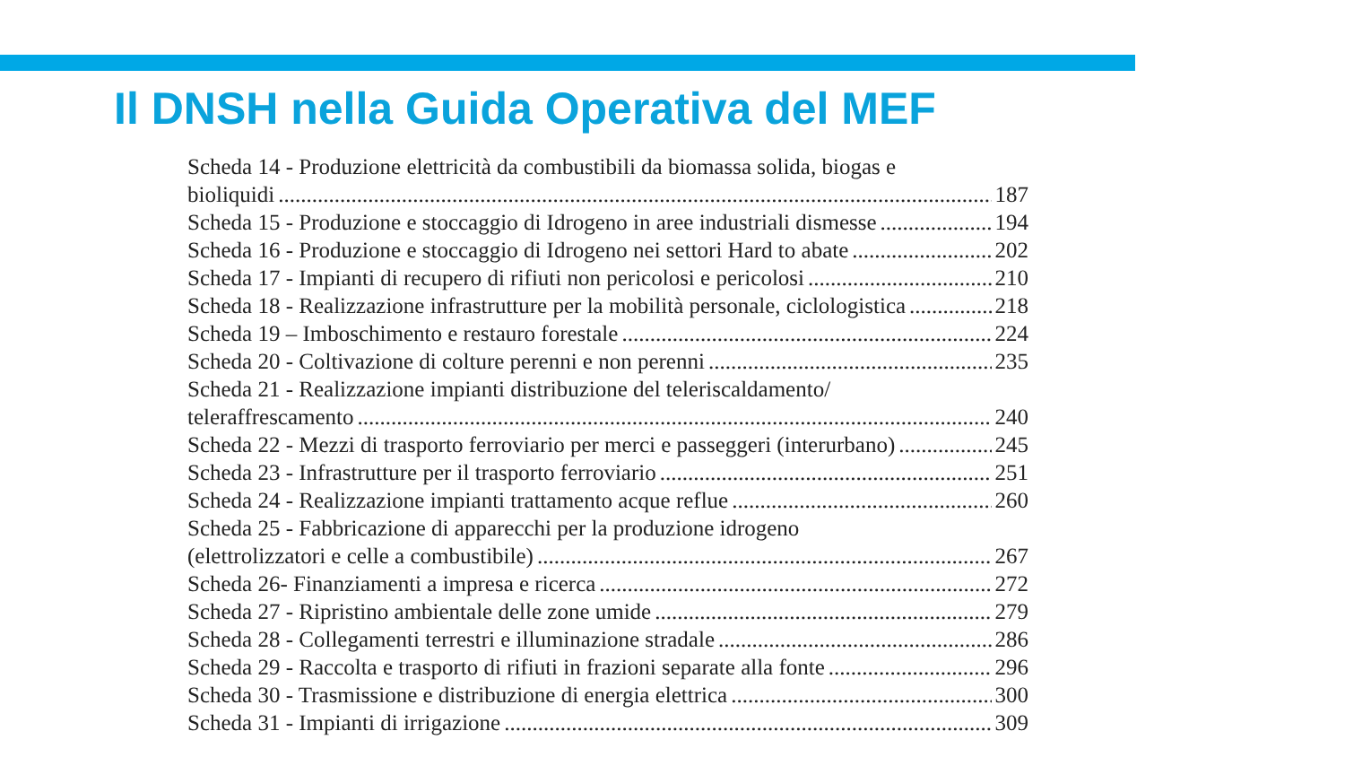Il DNSH nella Guida Operativa del MEF
Scheda 14 - Produzione elettricità da combustibili da biomassa solida, biogas e
bioliquidi 187
Scheda 15 - Produzione e stoccaggio di Idrogeno in aree industriali dismesse 194
Scheda 16 - Produzione e stoccaggio di Idrogeno nei settori Hard to abate 202
Scheda 17 - Impianti di recupero di rifiuti non pericolosi e pericolosi 210
Scheda 18 - Realizzazione infrastrutture per la mobilità personale, ciclologistica 218
Scheda 19 – Imboschimento e restauro forestale 224
Scheda 20 - Coltivazione di colture perenni e non perenni 235
Scheda 21 - Realizzazione impianti distribuzione del teleriscaldamento/
teleraffrescamento 240
Scheda 22 - Mezzi di trasporto ferroviario per merci e passeggeri (interurbano) 245
Scheda 23 - Infrastrutture per il trasporto ferroviario 251
Scheda 24 - Realizzazione impianti trattamento acque reflue 260
Scheda 25 - Fabbricazione di apparecchi per la produzione idrogeno
(elettrolizzatori e celle a combustibile) 267
Scheda 26- Finanziamenti a impresa e ricerca 272
Scheda 27 - Ripristino ambientale delle zone umide 279
Scheda 28 - Collegamenti terrestri e illuminazione stradale 286
Scheda 29 - Raccolta e trasporto di rifiuti in frazioni separate alla fonte 296
Scheda 30 - Trasmissione e distribuzione di energia elettrica 300
Scheda 31 - Impianti di irrigazione 309